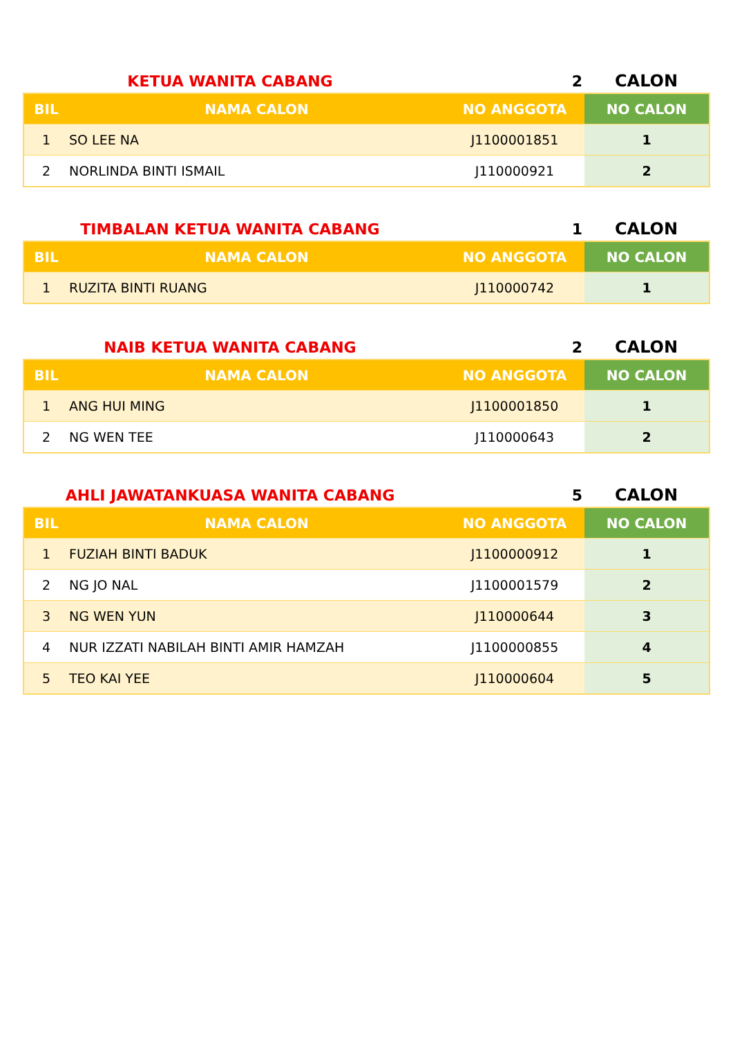KETUA WANITA CABANG 2 CALON
| BIL | NAMA CALON | NO ANGGOTA | NO CALON |
| --- | --- | --- | --- |
| 1 | SO LEE NA | J1100001851 | 1 |
| 2 | NORLINDA BINTI ISMAIL | J110000921 | 2 |
TIMBALAN KETUA WANITA CABANG 1 CALON
| BIL | NAMA CALON | NO ANGGOTA | NO CALON |
| --- | --- | --- | --- |
| 1 | RUZITA BINTI RUANG | J110000742 | 1 |
NAIB KETUA WANITA CABANG 2 CALON
| BIL | NAMA CALON | NO ANGGOTA | NO CALON |
| --- | --- | --- | --- |
| 1 | ANG HUI MING | J1100001850 | 1 |
| 2 | NG WEN TEE | J110000643 | 2 |
AHLI JAWATANKUASA WANITA CABANG 5 CALON
| BIL | NAMA CALON | NO ANGGOTA | NO CALON |
| --- | --- | --- | --- |
| 1 | FUZIAH BINTI BADUK | J1100000912 | 1 |
| 2 | NG JO NAL | J1100001579 | 2 |
| 3 | NG WEN YUN | J110000644 | 3 |
| 4 | NUR IZZATI NABILAH BINTI AMIR HAMZAH | J1100000855 | 4 |
| 5 | TEO KAI YEE | J110000604 | 5 |